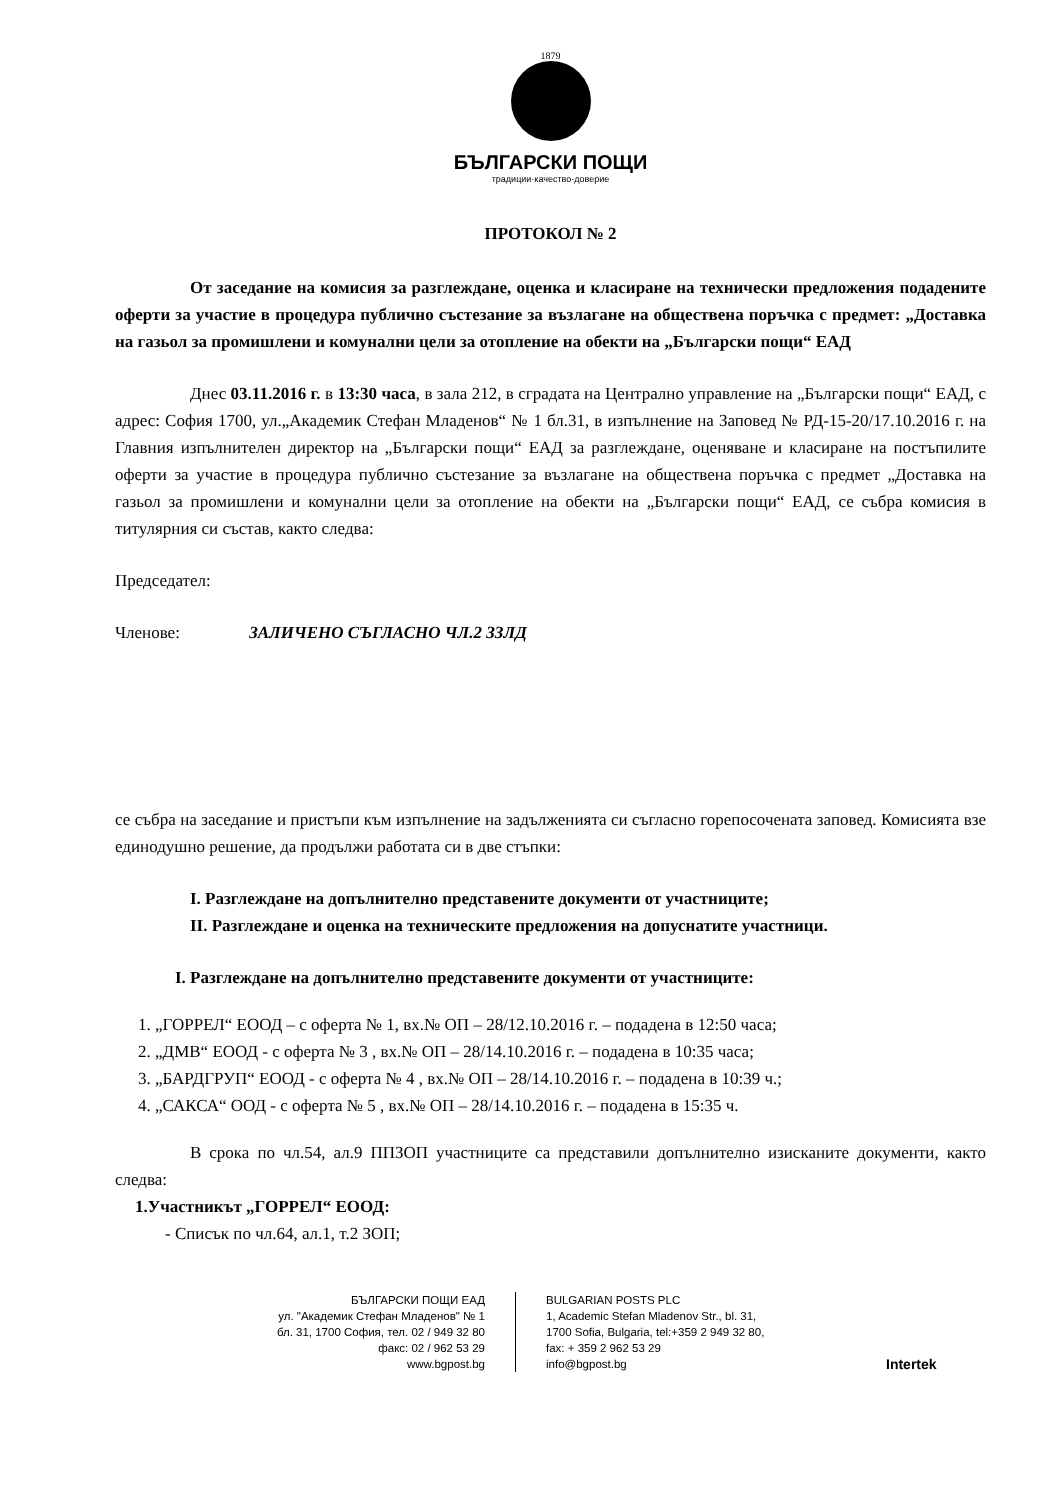1879
БЪЛГАРСКИ ПОЩИ
традиции·качество·доверие
ПРОТОКОЛ № 2
От заседание на комисия за разглеждане, оценка и класиране на технически предложения подадените оферти за участие в процедура публично състезание за възлагане на обществена поръчка с предмет: „Доставка на газьол за промишлени и комунални цели за отопление на обекти на „Български пощи“ ЕАД
Днес 03.11.2016 г. в 13:30 часа, в зала 212, в сградата на Централно управление на „Български пощи“ ЕАД, с адрес: София 1700, ул.„Академик Стефан Младенов“ № 1 бл.31, в изпълнение на Заповед № РД-15-20/17.10.2016 г. на Главния изпълнителен директор на „Български пощи“ ЕАД за разглеждане, оценяване и класиране на постъпилите оферти за участие в процедура публично състезание за възлагане на обществена поръчка с предмет „Доставка на газьол за промишлени и комунални цели за отопление на обекти на „Български пощи“ ЕАД, се събра комисия в титулярния си състав, както следва:
Председател:
Членове: ЗАЛИЧЕНО СЪГЛАСНО ЧЛ.2 ЗЗЛД
се събра на заседание и пристъпи към изпълнение на задълженията си съгласно горепосочената заповед. Комисията взе единодушно решение, да продължи работата си в две стъпки:
I. Разглеждане на допълнително представените документи от участниците;
II. Разглеждане и оценка на техническите предложения на допуснатите участници.
I. Разглеждане на допълнително представените документи от участниците:
1. „ГОРРЕЛ“ ЕООД – с оферта № 1, вх.№ ОП – 28/12.10.2016 г. – подадена в 12:50 часа;
2. „ДМВ“ ЕООД - с оферта № 3 , вх.№ ОП – 28/14.10.2016 г. – подадена в 10:35 часа;
3. „БАРДГРУП“ ЕООД - с оферта № 4 , вх.№ ОП – 28/14.10.2016 г. – подадена в 10:39 ч.;
4. „САКСА“ ООД - с оферта № 5 , вх.№ ОП – 28/14.10.2016 г. – подадена в 15:35 ч.
В срока по чл.54, ал.9 ППЗОП участниците са представили допълнително изисканите документи, както следва:
1.Участникът „ГОРРЕЛ“ ЕООД:
- Списък по чл.64, ал.1, т.2 ЗОП;
БЪЛГАРСКИ ПОЩИ ЕАД
ул. "Академик Стефан Младенов" № 1
бл. 31, 1700 София, тел. 02 / 949 32 80
факс: 02 / 962 53 29
www.bgpost.bg
BULGARIAN POSTS PLC
1, Academic Stefan Mladenov Str., bl. 31,
1700 Sofia, Bulgaria, tel:+359 2 949 32 80,
fax: + 359 2 962 53 29
info@bgpost.bg
Intertek